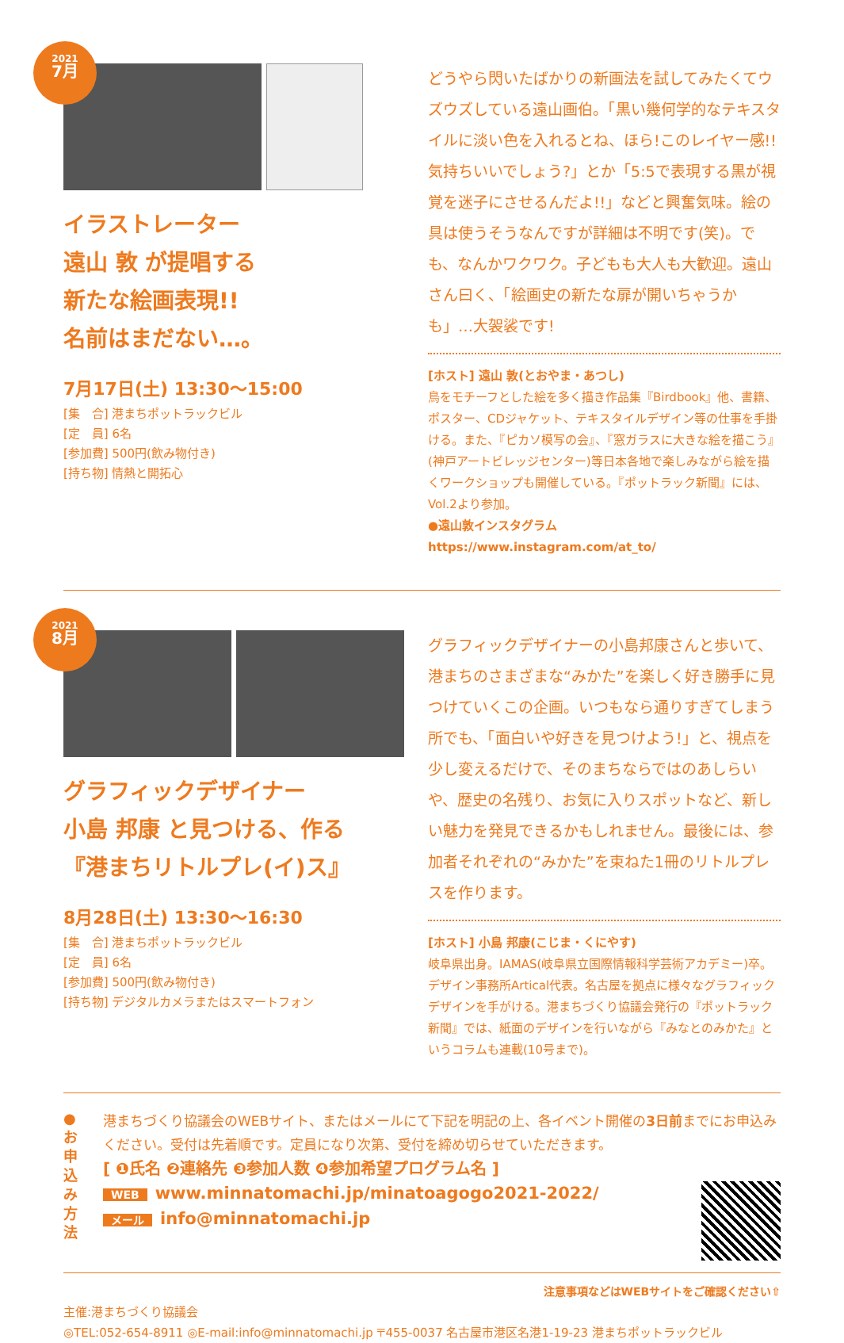2021
7月
イラストレーター
遠山 敦 が提唱する
新たな絵画表現!!
名前はまだない…。
7月17日(土) 13:30〜15:00
[集　合] 港まちポットラックビル
[定　員] 6名
[参加費] 500円(飲み物付き)
[持ち物] 情熱と開拓心
どうやら閃いたばかりの新画法を試してみたくてウズウズしている遠山画伯。「黒い幾何学的なテキスタイルに淡い色を入れるとね、ほら!このレイヤー感!!気持ちいいでしょう?」とか「5:5で表現する黒が視覚を迷子にさせるんだよ!!」などと興奮気味。絵の具は使うそうなんですが詳細は不明です(笑)。でも、なんかワクワク。子どもも大人も大歓迎。遠山さん曰く、「絵画史の新たな扉が開いちゃうかも」…大袈裟です!
[ホスト] 遠山 敦(とおやま・あつし)
鳥をモチーフとした絵を多く描き作品集『Birdbook』他、書籍、ポスター、CDジャケット、テキスタイルデザイン等の仕事を手掛ける。また、『ピカソ模写の会』、『窓ガラスに大きな絵を描こう』(神戸アートビレッジセンター)等日本各地で楽しみながら絵を描くワークショップも開催している。『ポットラック新聞』には、Vol.2より参加。
●遠山敦インスタグラム　https://www.instagram.com/at_to/
2021
8月
グラフィックデザイナー
小島 邦康 と見つける、作る
『港まちリトルプレ(イ)ス』
8月28日(土) 13:30〜16:30
[集　合] 港まちポットラックビル
[定　員] 6名
[参加費] 500円(飲み物付き)
[持ち物] デジタルカメラまたはスマートフォン
グラフィックデザイナーの小島邦康さんと歩いて、港まちのさまざまな“みかた”を楽しく好き勝手に見つけていくこの企画。いつもなら通りすぎてしまう所でも、「面白いや好きを見つけよう!」と、視点を少し変えるだけで、そのまちならではのあしらいや、歴史の名残り、お気に入りスポットなど、新しい魅力を発見できるかもしれません。最後には、参加者それぞれの“みかた”を束ねた1冊のリトルプレスを作ります。
[ホスト] 小島 邦康(こじま・くにやす)
岐阜県出身。IAMAS(岐阜県立国際情報科学芸術アカデミー)卒。デザイン事務所Artical代表。名古屋を拠点に様々なグラフィックデザインを手がける。港まちづくり協議会発行の『ポットラック新聞』では、紙面のデザインを行いながら『みなとのみかた』というコラムも連載(10号まで)。
●
お
申
込
み
方
法
港まちづくり協議会のWEBサイト、またはメールにて下記を明記の上、各イベント開催の3日前までにお申込みください。受付は先着順です。定員になり次第、受付を締め切らせていただきます。
[ ❶氏名 ❷連絡先 ❸参加人数 ❹参加希望プログラム名 ]
WEB www.minnatomachi.jp/minatoagogo2021-2022/
メール info@minnatomachi.jp
注意事項などはWEBサイトをご確認ください⇧
主催:港まちづくり協議会
◎TEL:052-654-8911 ◎E-mail:info@minnatomachi.jp 〒455-0037 名古屋市港区名港1-19-23 港まちポットラックビル